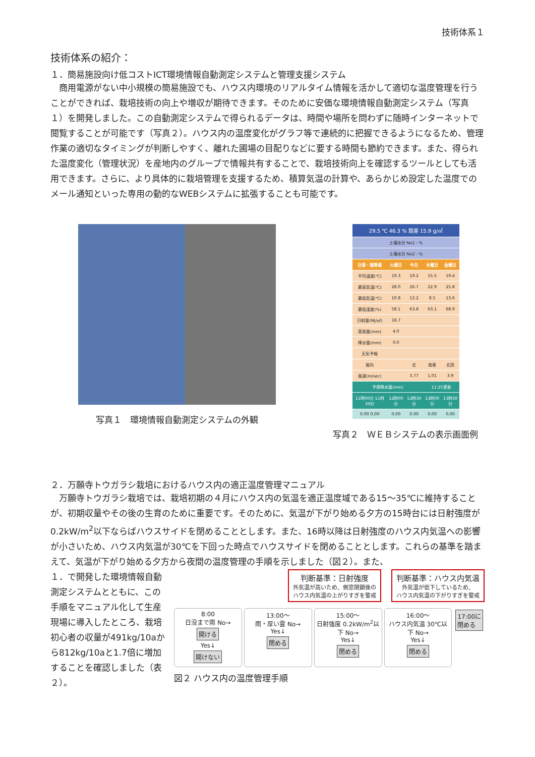技術体系１
技術体系の紹介：
１．簡易施設向け低コストICT環境情報自動測定システムと管理支援システム
商用電源がない中小規模の簡易施設でも、ハウス内環境のリアルタイム情報を活かして適切な温度管理を行うことができれば、栽培技術の向上や増収が期待できます。そのために安価な環境情報自動測定システム（写真１）を開発しました。この自動測定システムで得られるデータは、時間や場所を問わずに随時インターネットで閲覧することが可能です（写真２）。ハウス内の温度変化がグラフ等で連続的に把握できるようになるため、管理作業の適切なタイミングが判断しやすく、離れた圃場の目配りなどに要する時間も節約できます。また、得られた温度変化（管理状況）を産地内のグループで情報共有することで、栽培技術向上を確認するツールとしても活用できます。さらに、より具体的に栽培管理を支援するため、積算気温の計算や、あらかじめ設定した温度でのメール通知といった専用の動的なWEBシステムに拡張することも可能です。
写真１　環境情報自動測定システムの外観
| 29.5 ℃ 46.3 % 飽差 15.9 g/㎥ | | | | |
| 土壌水分 No1 - % | | | | |
| 土壌水分 No2 - % | | | | |
| 日値・積算値 | 火曜日 | 今日 | 木曜日 | 金曜日 |
| 平均温度(℃) | 19.3 | 19.2 | 15.5 | 19.4 |
| 最高気温(℃) | 28.0 | 26.7 | 22.9 | 25.8 |
| 最低気温(℃) | 10.8 | 12.2 | 8.5 | 13.6 |
| 最低湿度(%) | 58.1 | 63.8 | 63.1 | 68.9 |
| 日射量(MJ/㎡) | 18.7 | | | |
| 蒸発量(mm) | 4.0 | | | |
| 降水量(mm) | 0.0 | | | |
| 天気予報 | | | | |
| 風向 | | 北 | 南東 | 北西 |
| 風速(m/sec) | | 3.77 | 1.01 | 3.9 |
| 予想降水量(mm) | | | 11:25更新 | |
| 11時00分 11時30分 | 12時00分 | 12時30分 | 13時00分 | 13時30分 |
| 0.00 0.00 | 0.00 | 0.00 | 0.00 | 0.00 |
写真２　ＷＥＢシステムの表示画面例
２．万願寺トウガラシ栽培におけるハウス内の適正温度管理マニュアル
万願寺トウガラシ栽培では、栽培初期の４月にハウス内の気温を適正温度域である15～35℃に維持することが、初期収量やその後の生育のために重要です。そのために、気温が下がり始める夕方の15時台には日射強度が0.2kW/m<sup>2</sup>以下ならばハウスサイドを閉めることとします。また、16時以降は日射強度のハウス内気温への影響が小さいため、ハウス内気温が30℃を下回った時点でハウスサイドを閉めることとします。これらの基準を踏まえて、気温が下がり始める夕方から夜間の温度管理の手順を示しました（図２）。また、
１．で開発した環境情報自動測定システムとともに、この手順をマニュアル化して生産現場に導入したところ、栽培初心者の収量が491kg/10aから812kg/10aと1.7倍に増加することを確認しました（表２）。
判断基準：日射強度
外気温が高いため、側窓閉鎖後の
ハウス内気温の上がりすぎを警戒
判断基準：ハウス内気温
外気温が低下しているため、
ハウス内気温の下がりすぎを警戒
8:00
日没まで雨 No→ 開ける
Yes↓
開けない
13:00～
雨・厚い雲 No→
Yes↓
閉める
15:00～
日射強度 0.2kW/m<sup>2</sup>以下 No→
Yes↓
閉める
16:00～
ハウス内気温 30℃以下 No→
Yes↓
閉める
17:00に
閉める
図２ ハウス内の温度管理手順